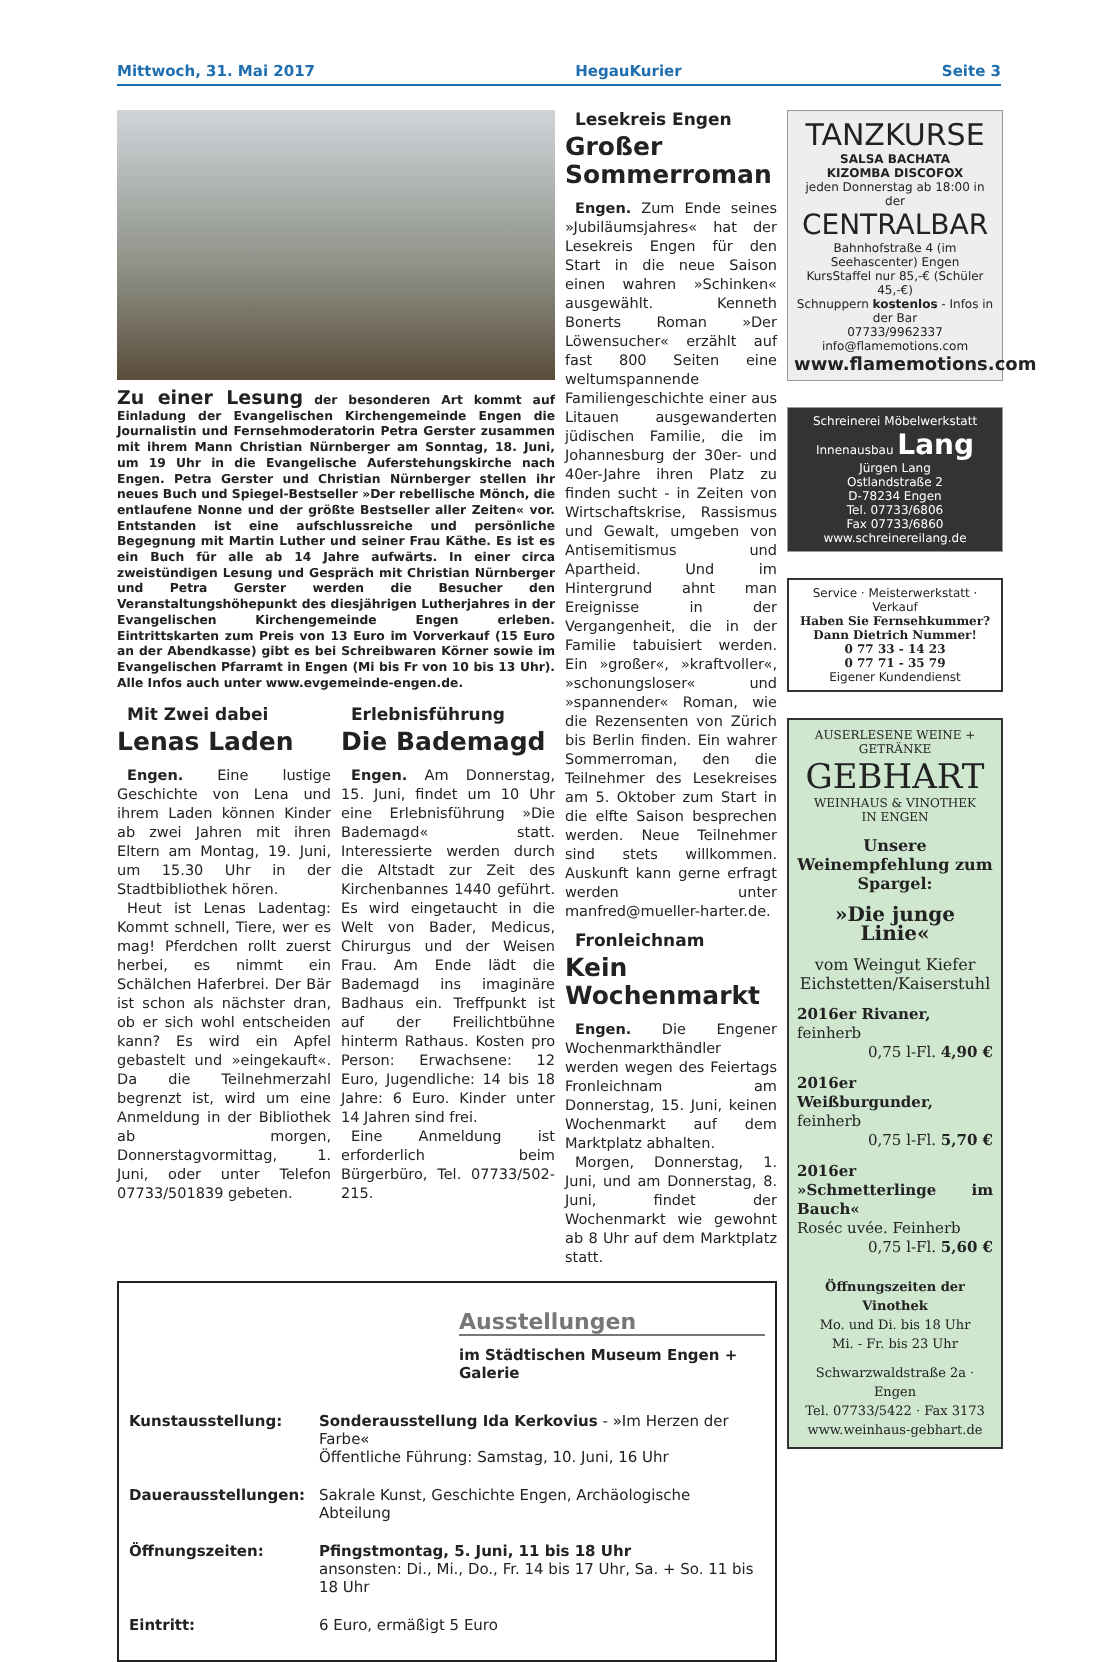Mittwoch, 31. Mai 2017 HegauKurier Seite 3
Zu einer Lesung der besonderen Art kommt auf Einladung der Evangelischen Kirchengemeinde Engen die Journalistin und Fernsehmoderatorin Petra Gerster zusammen mit ihrem Mann Christian Nürnberger am Sonntag, 18. Juni, um 19 Uhr in die Evangelische Auferstehungskirche nach Engen. Petra Gerster und Christian Nürnberger stellen ihr neues Buch und Spiegel-Bestseller »Der rebellische Mönch, die entlaufene Nonne und der größte Bestseller aller Zeiten« vor. Entstanden ist eine aufschlussreiche und persönliche Begegnung mit Martin Luther und seiner Frau Käthe. Es ist es ein Buch für alle ab 14 Jahre aufwärts. In einer circa zweistündigen Lesung und Gespräch mit Christian Nürnberger und Petra Gerster werden die Besucher den Veranstaltungshöhepunkt des diesjährigen Lutherjahres in der Evangelischen Kirchengemeinde Engen erleben. Eintrittskarten zum Preis von 13 Euro im Vorverkauf (15 Euro an der Abendkasse) gibt es bei Schreibwaren Körner sowie im Evangelischen Pfarramt in Engen (Mi bis Fr von 10 bis 13 Uhr). Alle Infos auch unter www.evgemeinde-engen.de.
Mit Zwei dabei
Lenas Laden
Engen. Eine lustige Geschichte von Lena und ihrem Laden können Kinder ab zwei Jahren mit ihren Eltern am Montag, 19. Juni, um 15.30 Uhr in der Stadtbibliothek hören.
Heut ist Lenas Ladentag: Kommt schnell, Tiere, wer es mag! Pferdchen rollt zuerst herbei, es nimmt ein Schälchen Haferbrei. Der Bär ist schon als nächster dran, ob er sich wohl entscheiden kann? Es wird ein Apfel gebastelt und »eingekauft«. Da die Teilnehmerzahl begrenzt ist, wird um eine Anmeldung in der Bibliothek ab morgen, Donnerstagvormittag, 1. Juni, oder unter Telefon 07733/501839 gebeten.
Erlebnisführung
Die Bademagd
Engen. Am Donnerstag, 15. Juni, findet um 10 Uhr eine Erlebnisführung »Die Bademagd« statt. Interessierte werden durch die Altstadt zur Zeit des Kirchenbannes 1440 geführt. Es wird eingetaucht in die Welt von Bader, Medicus, Chirurgus und der Weisen Frau. Am Ende lädt die Bademagd ins imaginäre Badhaus ein. Treffpunkt ist auf der Freilichtbühne hinterm Rathaus. Kosten pro Person: Erwachsene: 12 Euro, Jugendliche: 14 bis 18 Jahre: 6 Euro. Kinder unter 14 Jahren sind frei.
Eine Anmeldung ist erforderlich beim Bürgerbüro, Tel. 07733/502-215.
Lesekreis Engen
Großer Sommerroman
Engen. Zum Ende seines »Jubiläumsjahres« hat der Lesekreis Engen für den Start in die neue Saison einen wahren »Schinken« ausgewählt. Kenneth Bonerts Roman »Der Löwensucher« erzählt auf fast 800 Seiten eine weltumspannende Familiengeschichte einer aus Litauen ausgewanderten jüdischen Familie, die im Johannesburg der 30er- und 40er-Jahre ihren Platz zu finden sucht - in Zeiten von Wirtschaftskrise, Rassismus und Gewalt, umgeben von Antisemitismus und Apartheid. Und im Hintergrund ahnt man Ereignisse in der Vergangenheit, die in der Familie tabuisiert werden. Ein »großer«, »kraftvoller«, »schonungsloser« und »spannender« Roman, wie die Rezensenten von Zürich bis Berlin finden. Ein wahrer Sommerroman, den die Teilnehmer des Lesekreises am 5. Oktober zum Start in die elfte Saison besprechen werden. Neue Teilnehmer sind stets willkommen. Auskunft kann gerne erfragt werden unter manfred@mueller-harter.de.
Fronleichnam
Kein Wochenmarkt
Engen. Die Engener Wochenmarkthändler werden wegen des Feiertags Fronleichnam am Donnerstag, 15. Juni, keinen Wochenmarkt auf dem Marktplatz abhalten.
Morgen, Donnerstag, 1. Juni, und am Donnerstag, 8. Juni, findet der Wochenmarkt wie gewohnt ab 8 Uhr auf dem Marktplatz statt.
Ausstellungen
im Städtischen Museum Engen + Galerie
| Kunstausstellung: | Sonderausstellung Ida Kerkovius - »Im Herzen der Farbe« Öffentliche Führung: Samstag, 10. Juni, 16 Uhr |
| Dauerausstellungen: | Sakrale Kunst, Geschichte Engen, Archäologische Abteilung |
| Öffnungszeiten: | Pfingstmontag, 5. Juni, 11 bis 18 Uhr ansonsten: Di., Mi., Do., Fr. 14 bis 17 Uhr, Sa. + So. 11 bis 18 Uhr |
| Eintritt: | 6 Euro, ermäßigt 5 Euro |
TANZKURSE
SALSA BACHATA
KIZOMBA DISCOFOX
jeden Donnerstag ab 18:00 in der
CENTRALBAR
Bahnhofstraße 4 (im Seehascenter) Engen
KursStaffel nur 85,-€ (Schüler 45,-€)
Schnuppern kostenlos - Infos in der Bar
07733/9962337 info@flamemotions.com
www.flamemotions.com
Schreinerei Möbelwerkstatt Innenausbau Lang
Jürgen Lang
Ostlandstraße 2
D-78234 Engen
Tel. 07733/6806
Fax 07733/6860
www.schreinereilang.de
Service · Meisterwerkstatt · Verkauf
Haben Sie Fernsehkummer?
Dann Dietrich Nummer!
0 77 33 - 14 23
0 77 71 - 35 79
Eigener Kundendienst
AUSERLESENE WEINE + GETRÄNKE
GEBHART
WEINHAUS & VINOTHEK
IN ENGEN
Unsere Weinempfehlung zum Spargel:
»Die junge Linie«
vom Weingut Kiefer Eichstetten/Kaiserstuhl
2016er Rivaner,
feinherb
0,75 l-Fl. 4,90 €
2016er Weißburgunder,
feinherb
0,75 l-Fl. 5,70 €
2016er »Schmetterlinge im Bauch«
Roséc uvée. Feinherb
0,75 l-Fl. 5,60 €
Öffnungszeiten der Vinothek
Mo. und Di. bis 18 Uhr
Mi. - Fr. bis 23 Uhr
Schwarzwaldstraße 2a · Engen
Tel. 07733/5422 · Fax 3173
www.weinhaus-gebhart.de